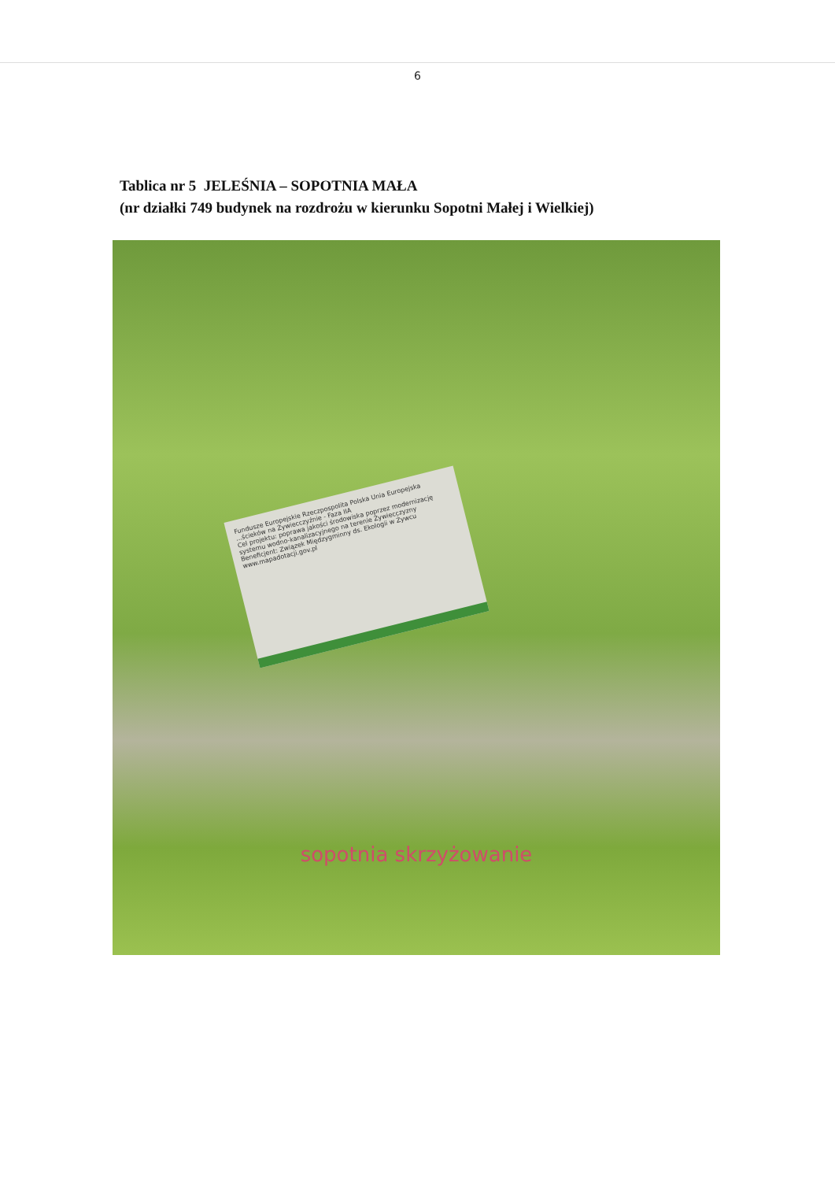6
Tablica nr 5 JELEŚNIA – SOPOTNIA MAŁA
(nr działki 749 budynek na rozdrożu w kierunku Sopotni Małej i Wielkiej)
Fundusze Europejskie Rzeczpospolita Polska Unia Europejska
...ścieków na Żywiecczyźnie - Faza IIA
Cel projektu: poprawa jakości środowiska poprzez modernizację systemu wodno-kanalizacyjnego na terenie Żywiecczyzny
Beneficjent: Związek Międzygminny ds. Ekologii w Żywcu
www.mapadotacji.gov.pl
sopotnia skrzyżowanie